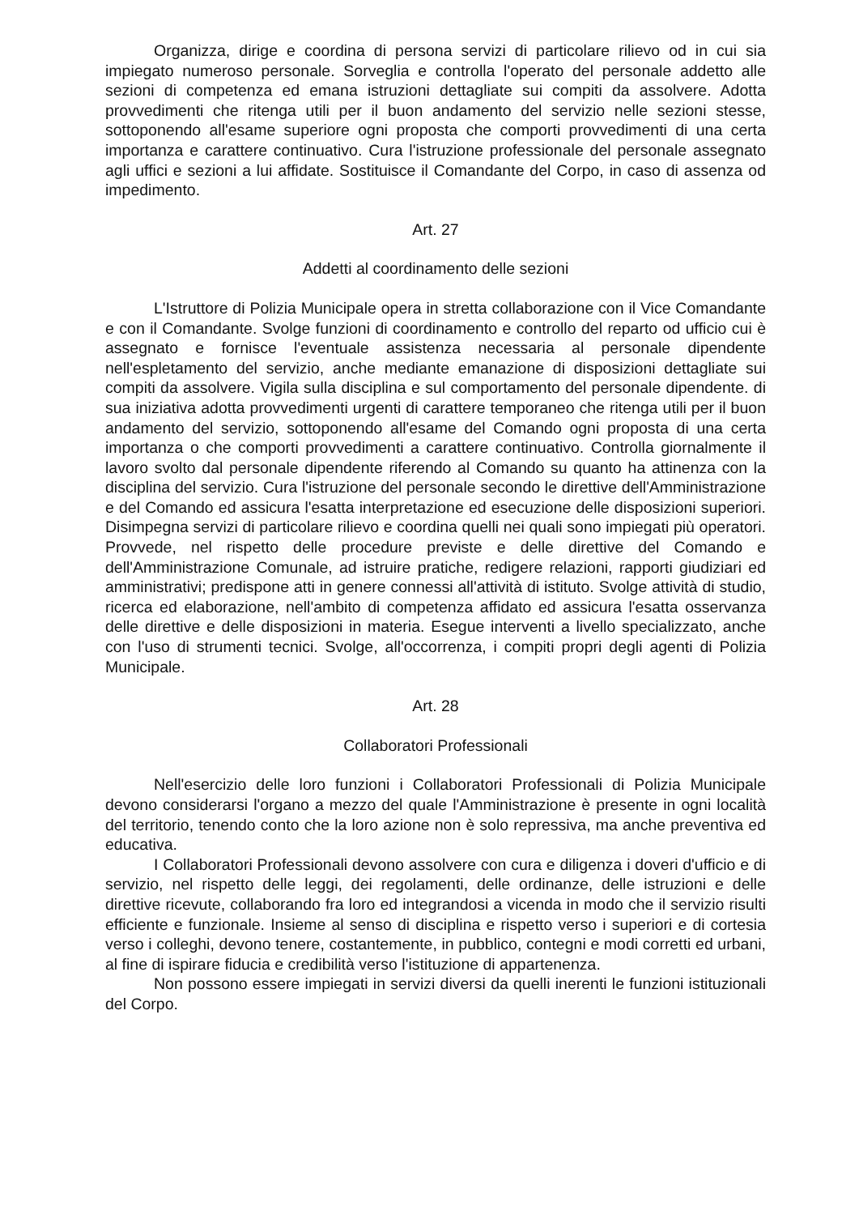Organizza, dirige e coordina di persona servizi di particolare rilievo od in cui sia impiegato numeroso personale. Sorveglia e controlla l'operato del personale addetto alle sezioni di competenza ed emana istruzioni dettagliate sui compiti da assolvere. Adotta provvedimenti che ritenga utili per il buon andamento del servizio nelle sezioni stesse, sottoponendo all'esame superiore ogni proposta che comporti provvedimenti di una certa importanza e carattere continuativo. Cura l'istruzione professionale del personale assegnato agli uffici e sezioni a lui affidate. Sostituisce il Comandante del Corpo, in caso di assenza od impedimento.
Art. 27
Addetti al coordinamento delle sezioni
L'Istruttore di Polizia Municipale opera in stretta collaborazione con il Vice Comandante e con il Comandante. Svolge funzioni di coordinamento e controllo del reparto od ufficio cui è assegnato e fornisce l'eventuale assistenza necessaria al personale dipendente nell'espletamento del servizio, anche mediante emanazione di disposizioni dettagliate sui compiti da assolvere. Vigila sulla disciplina e sul comportamento del personale dipendente. di sua iniziativa adotta provvedimenti urgenti di carattere temporaneo che ritenga utili per il buon andamento del servizio, sottoponendo all'esame del Comando ogni proposta di una certa importanza o che comporti provvedimenti a carattere continuativo. Controlla giornalmente il lavoro svolto dal personale dipendente riferendo al Comando su quanto ha attinenza con la disciplina del servizio. Cura l'istruzione del personale secondo le direttive dell'Amministrazione e del Comando ed assicura l'esatta interpretazione ed esecuzione delle disposizioni superiori. Disimpegna servizi di particolare rilievo e coordina quelli nei quali sono impiegati più operatori. Provvede, nel rispetto delle procedure previste e delle direttive del Comando e dell'Amministrazione Comunale, ad istruire pratiche, redigere relazioni, rapporti giudiziari ed amministrativi; predispone atti in genere connessi all'attività di istituto. Svolge attività di studio, ricerca ed elaborazione, nell'ambito di competenza affidato ed assicura l'esatta osservanza delle direttive e delle disposizioni in materia. Esegue interventi a livello specializzato, anche con l'uso di strumenti tecnici. Svolge, all'occorrenza, i compiti propri degli agenti di Polizia Municipale.
Art. 28
Collaboratori Professionali
Nell'esercizio delle loro funzioni i Collaboratori Professionali di Polizia Municipale devono considerarsi l'organo a mezzo del quale l'Amministrazione è presente in ogni località del territorio, tenendo conto che la loro azione non è solo repressiva, ma anche preventiva ed educativa.
I Collaboratori Professionali devono assolvere con cura e diligenza i doveri d'ufficio e di servizio, nel rispetto delle leggi, dei regolamenti, delle ordinanze, delle istruzioni e delle direttive ricevute, collaborando fra loro ed integrandosi a vicenda in modo che il servizio risulti efficiente e funzionale. Insieme al senso di disciplina e rispetto verso i superiori e di cortesia verso i colleghi, devono tenere, costantemente, in pubblico, contegni e modi corretti ed urbani, al fine di ispirare fiducia e credibilità verso l'istituzione di appartenenza.
Non possono essere impiegati in servizi diversi da quelli inerenti le funzioni istituzionali del Corpo.